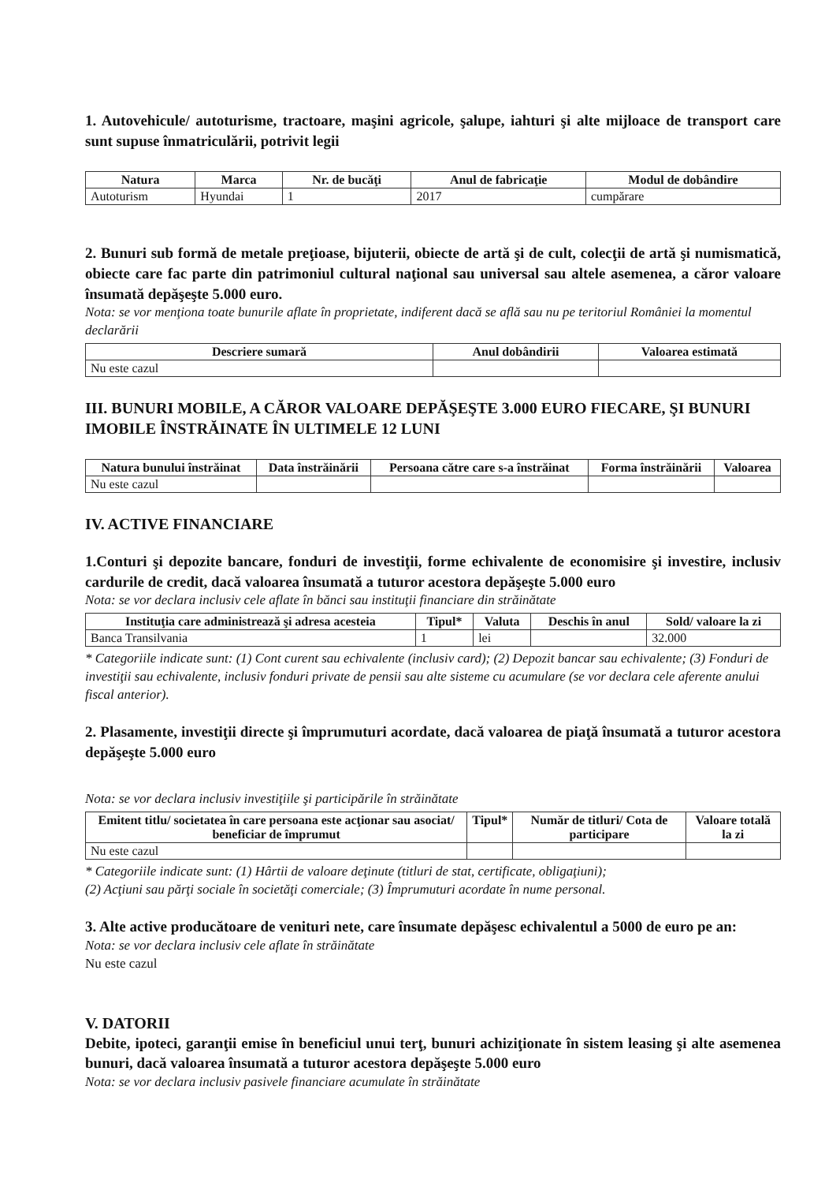1. Autovehicule/ autoturisme, tractoare, maşini agricole, şalupe, iahturi şi alte mijloace de transport care sunt supuse înmatriculării, potrivit legii
| Natura | Marca | Nr. de bucăţi | Anul de fabricaţie | Modul de dobândire |
| --- | --- | --- | --- | --- |
| Autoturism | Hyundai | 1 | 2017 | cumpărare |
2. Bunuri sub formă de metale preţioase, bijuterii, obiecte de artă şi de cult, colecţii de artă şi numismatică, obiecte care fac parte din patrimoniul cultural naţional sau universal sau altele asemenea, a căror valoare însumată depăşeşte 5.000 euro.
Nota: se vor menţiona toate bunurile aflate în proprietate, indiferent dacă se află sau nu pe teritoriul României la momentul declarării
| Descriere sumară | Anul dobândirii | Valoarea estimată |
| --- | --- | --- |
| Nu este cazul | | |
III. BUNURI MOBILE, A CĂROR VALOARE DEPĂŞEŞTE 3.000 EURO FIECARE, ŞI BUNURI IMOBILE ÎNSTRĂINATE ÎN ULTIMELE 12 LUNI
| Natura bunului înstrăinat | Data înstrăinării | Persoana către care s-a înstrăinat | Forma înstrăinării | Valoarea |
| --- | --- | --- | --- | --- |
| Nu este cazul | | | | |
IV. ACTIVE FINANCIARE
1.Conturi şi depozite bancare, fonduri de investiţii, forme echivalente de economisire şi investire, inclusiv cardurile de credit, dacă valoarea însumată a tuturor acestora depăşeşte 5.000 euro
Nota: se vor declara inclusiv cele aflate în bănci sau instituţii financiare din străinătate
| Instituţia care administrează şi adresa acesteia | Tipul* | Valuta | Deschis în anul | Sold/ valoare la zi |
| --- | --- | --- | --- | --- |
| Banca Transilvania | 1 | lei | | 32.000 |
* Categoriile indicate sunt: (1) Cont curent sau echivalente (inclusiv card); (2) Depozit bancar sau echivalente; (3) Fonduri de investiţii sau echivalente, inclusiv fonduri private de pensii sau alte sisteme cu acumulare (se vor declara cele aferente anului fiscal anterior).
2. Plasamente, investiţii directe şi împrumuturi acordate, dacă valoarea de piaţă însumată a tuturor acestora depăşeşte 5.000 euro
Nota: se vor declara inclusiv investiţiile şi participările în străinătate
| Emitent titlu/ societatea în care persoana este acţionar sau asociat/ beneficiar de împrumut | Tipul* | Număr de titluri/ Cota de participare | Valoare totală la zi |
| --- | --- | --- | --- |
| Nu este cazul | | | |
* Categoriile indicate sunt: (1) Hârtii de valoare deţinute (titluri de stat, certificate, obligaţiuni);
(2) Acţiuni sau părţi sociale în societăţi comerciale; (3) Împrumuturi acordate în nume personal.
3. Alte active producătoare de venituri nete, care însumate depăşesc echivalentul a 5000 de euro pe an:
Nota: se vor declara inclusiv cele aflate în străinătate
Nu este cazul
V. DATORII
Debite, ipoteci, garanţii emise în beneficiul unui terţ, bunuri achiziţionate în sistem leasing şi alte asemenea bunuri, dacă valoarea însumată a tuturor acestora depăşeşte 5.000 euro
Nota: se vor declara inclusiv pasivele financiare acumulate în străinătate